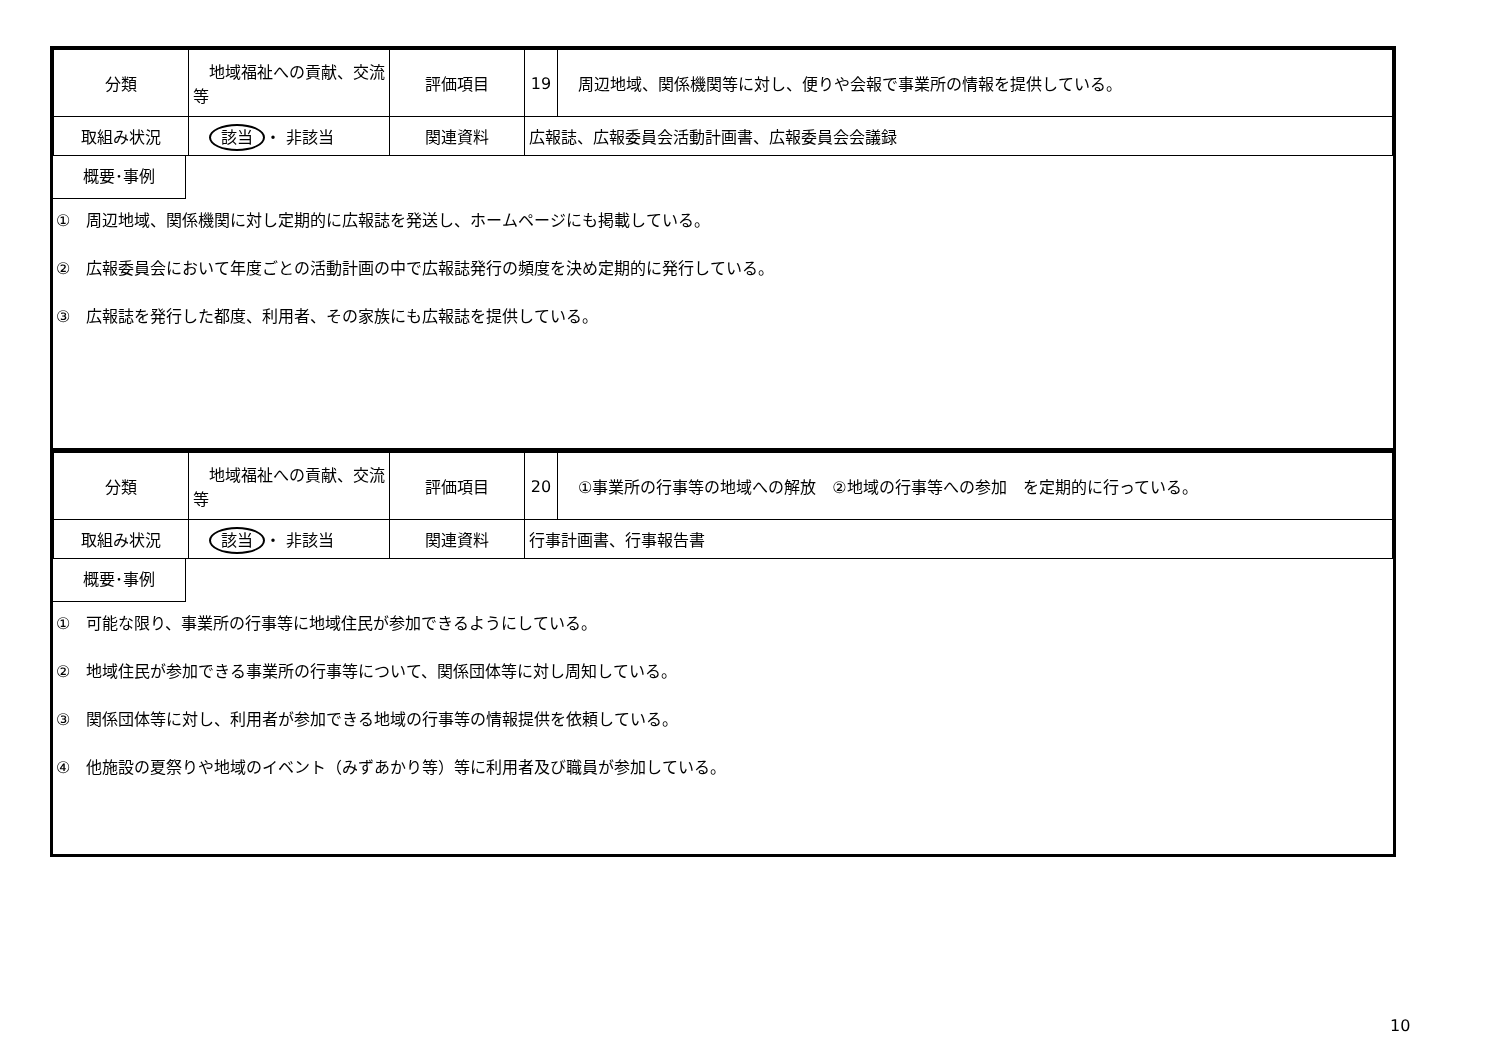| 分類 | 地域福祉への貢献、交流等 | 評価項目 | 19 | 周辺地域、関係機関等に対し、便りや会報で事業所の情報を提供している。 |
| 取組み状況 | 該当 ・ 非該当 | 関連資料 | 広報誌、広報委員会活動計画書、広報委員会会議録 | |
概要･事例
①　周辺地域、関係機関に対し定期的に広報誌を発送し、ホームページにも掲載している。
②　広報委員会において年度ごとの活動計画の中で広報誌発行の頻度を決め定期的に発行している。
③　広報誌を発行した都度、利用者、その家族にも広報誌を提供している。
| 分類 | 地域福祉への貢献、交流等 | 評価項目 | 20 | ①事業所の行事等の地域への解放 ②地域の行事等への参加 を定期的に行っている。 |
| 取組み状況 | 該当 ・ 非該当 | 関連資料 | 行事計画書、行事報告書 | |
概要･事例
①　可能な限り、事業所の行事等に地域住民が参加できるようにしている。
②　地域住民が参加できる事業所の行事等について、関係団体等に対し周知している。
③　関係団体等に対し、利用者が参加できる地域の行事等の情報提供を依頼している。
④　他施設の夏祭りや地域のイベント（みずあかり等）等に利用者及び職員が参加している。
10